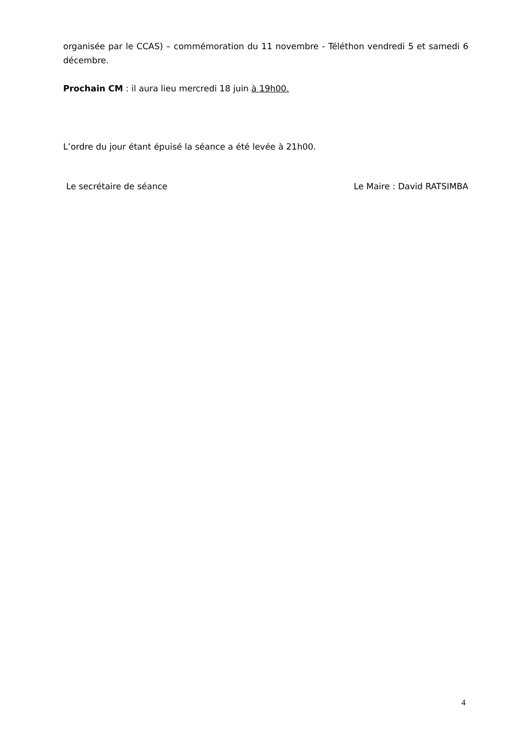organisée par le CCAS) – commémoration du 11 novembre - Téléthon vendredi 5 et samedi 6 décembre.
Prochain CM : il aura lieu mercredi 18 juin à 19h00.
L’ordre du jour étant épuisé la séance a été levée à 21h00.
Le secrétaire de séance Le Maire : David RATSIMBA
4